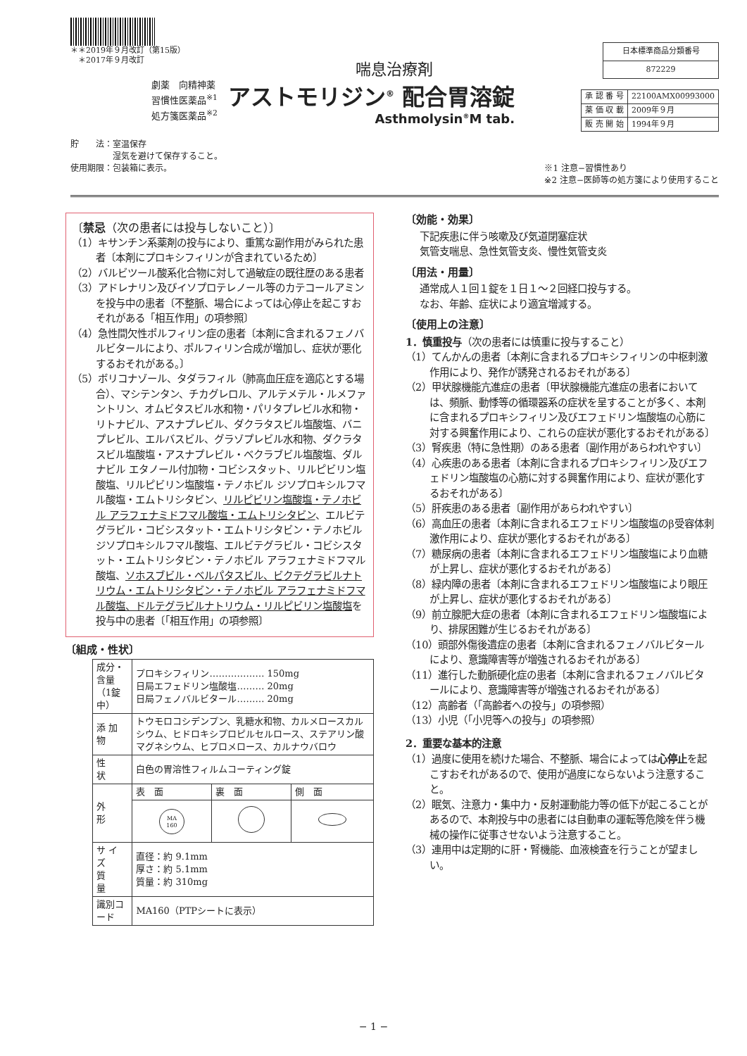＊＊2019年９月改訂（第15版）
　＊2017年９月改訂
喘息治療剤
| 日本標準商品分類番号 |
| 872229 |
劇薬　向精神薬
習慣性医薬品<sup>※1</sup>
処方箋医薬品<sup>※2</sup>
アストモリジン<sup>®</sup> 配合胃溶錠
Asthmolysin<sup>®</sup>M tab.
| 承 認 番 号 | 22100AMX00993000 |
| 薬 価 収 載 | 2009年９月 |
| 販 売 開 始 | 1994年９月 |
貯　　法：室温保存
　　　　　湿気を避けて保存すること。
使用期限：包装箱に表示。
※1 注意−習慣性あり
※2 注意−医師等の処方箋により使用すること
〔禁忌（次の患者には投与しないこと）〕
（1）キサンチン系薬剤の投与により、重篤な副作用がみられた患者〔本剤にプロキシフィリンが含まれているため〕
（2）バルビツール酸系化合物に対して過敏症の既往歴のある患者
（3）アドレナリン及びイソプロテレノール等のカテコールアミンを投与中の患者〔不整脈、場合によっては心停止を起こすおそれがある「相互作用」の項参照〕
（4）急性間欠性ポルフィリン症の患者〔本剤に含まれるフェノバルビタールにより、ポルフィリン合成が増加し、症状が悪化するおそれがある。〕
（5）ボリコナゾール、タダラフィル（肺高血圧症を適応とする場合）、マシテンタン、チカグレロル、アルテメテル・ルメファントリン、オムビタスビル水和物・パリタプレビル水和物・リトナビル、アスナプレビル、ダクラタスビル塩酸塩、バニプレビル、エルバスビル、グラゾプレビル水和物、ダクラタスビル塩酸塩・アスナプレビル・ベクラブビル塩酸塩、ダルナビル エタノール付加物・コビシスタット、リルピビリン塩酸塩、リルピビリン塩酸塩・テノホビル ジソプロキシルフマル酸塩・エムトリシタビン、リルピビリン塩酸塩・テノホビル アラフェナミドフマル酸塩・エムトリシタビン、エルビテグラビル・コビシスタット・エムトリシタビン・テノホビル ジソプロキシルフマル酸塩、エルビテグラビル・コビシスタット・エムトリシタビン・テノホビル アラフェナミドフマル酸塩、ソホスブビル・ベルパタスビル、ビクテグラビルナトリウム・エムトリシタビン・テノホビル アラフェナミドフマル酸塩、ドルテグラビルナトリウム・リルピビリン塩酸塩を投与中の患者〔「相互作用」の項参照〕
〔組成・性状〕
| 成分・含量 （1錠中） | プロキシフィリン……………… 150mg 日局エフェドリン塩酸塩……… 20mg 日局フェノバルビタール……… 20mg | | |
| 添 加 物 | トウモロコシデンプン、乳糖水和物、カルメロースカルシウム、ヒドロキシプロピルセルロース、ステアリン酸マグネシウム、ヒプロメロース、カルナウバロウ | | |
| 性 状 | 白色の胃溶性フィルムコーティング錠 | | |
| 外 形 | 表 面 | 裏 面 | 側 面 |
| | MA 160 | | |
| サ イ ズ 質 量 | 直径：約 9.1mm 厚さ：約 5.1mm 質量：約 310mg | | |
| 識別コード | MA160（PTPシートに表示） | | |
〔効能・効果〕
下記疾患に伴う咳嗽及び気道閉塞症状
気管支喘息、急性気管支炎、慢性気管支炎
〔用法・用量〕
通常成人１回１錠を１日１〜２回経口投与する。
なお、年齢、症状により適宜増減する。
〔使用上の注意〕
1．慎重投与（次の患者には慎重に投与すること）
（1）てんかんの患者〔本剤に含まれるプロキシフィリンの中枢刺激作用により、発作が誘発されるおそれがある〕
（2）甲状腺機能亢進症の患者〔甲状腺機能亢進症の患者においては、頻脈、動悸等の循環器系の症状を呈することが多く、本剤に含まれるプロキシフィリン及びエフェドリン塩酸塩の心筋に対する興奮作用により、これらの症状が悪化するおそれがある〕
（3）腎疾患（特に急性期）のある患者〔副作用があらわれやすい〕
（4）心疾患のある患者〔本剤に含まれるプロキシフィリン及びエフェドリン塩酸塩の心筋に対する興奮作用により、症状が悪化するおそれがある〕
（5）肝疾患のある患者〔副作用があらわれやすい〕
（6）高血圧の患者〔本剤に含まれるエフェドリン塩酸塩のβ受容体刺激作用により、症状が悪化するおそれがある〕
（7）糖尿病の患者〔本剤に含まれるエフェドリン塩酸塩により血糖が上昇し、症状が悪化するおそれがある〕
（8）緑内障の患者〔本剤に含まれるエフェドリン塩酸塩により眼圧が上昇し、症状が悪化するおそれがある〕
（9）前立腺肥大症の患者〔本剤に含まれるエフェドリン塩酸塩により、排尿困難が生じるおそれがある〕
（10）頭部外傷後遺症の患者〔本剤に含まれるフェノバルビタールにより、意識障害等が増強されるおそれがある〕
（11）進行した動脈硬化症の患者〔本剤に含まれるフェノバルビタールにより、意識障害等が増強されるおそれがある〕
（12）高齢者（「高齢者への投与」の項参照）
（13）小児（「小児等への投与」の項参照）
2．重要な基本的注意
（1）過度に使用を続けた場合、不整脈、場合によっては心停止を起こすおそれがあるので、使用が過度にならないよう注意すること。
（2）眠気、注意力・集中力・反射運動能力等の低下が起こることがあるので、本剤投与中の患者には自動車の運転等危険を伴う機械の操作に従事させないよう注意すること。
（3）連用中は定期的に肝・腎機能、血液検査を行うことが望ましい。
− 1 −